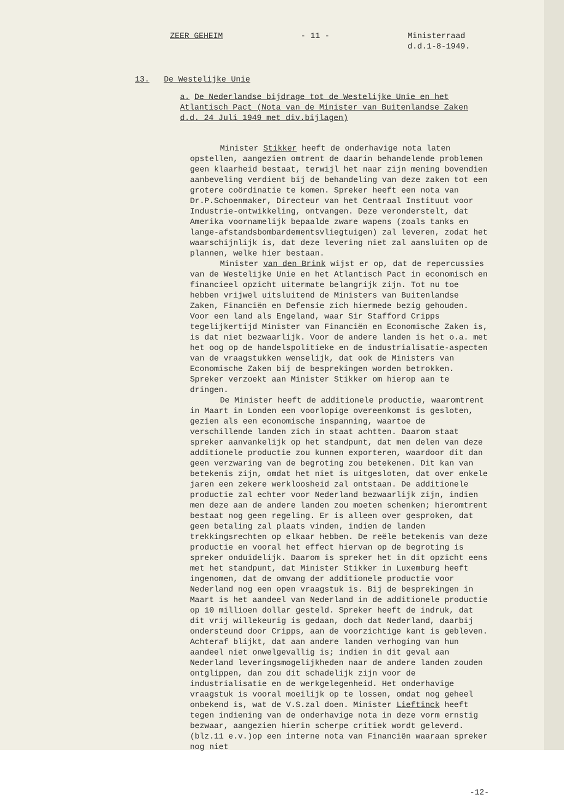ZEER GEHEIM
- 11 -
Ministerraad d.d.1-8-1949.
13. De Westelijke Unie
a. De Nederlandse bijdrage tot de Westelijke Unie en het Atlantisch Pact (Nota van de Minister van Buitenlandse Zaken d.d. 24 Juli 1949 met div.bijlagen)
Minister Stikker heeft de onderhavige nota laten opstellen, aangezien omtrent de daarin behandelende problemen geen klaarheid bestaat, terwijl het naar zijn mening bovendien aanbeveling verdient bij de behandeling van deze zaken tot een grotere coördinatie te komen. Spreker heeft een nota van Dr.P.Schoenmaker, Directeur van het Centraal Instituut voor Industrie-ontwikkeling, ontvangen. Deze veronderstelt, dat Amerika voornamelijk bepaalde zware wapens (zoals tanks en lange-afstandsbombardementsvliegtuigen) zal leveren, zodat het waarschijnlijk is, dat deze levering niet zal aansluiten op de plannen, welke hier bestaan.
Minister van den Brink wijst er op, dat de repercussies van de Westelijke Unie en het Atlantisch Pact in economisch en financieel opzicht uitermate belangrijk zijn. Tot nu toe hebben vrijwel uitsluitend de Ministers van Buitenlandse Zaken, Financiën en Defensie zich hiermede bezig gehouden. Voor een land als Engeland, waar Sir Stafford Cripps tegelijkertijd Minister van Financiën en Economische Zaken is, is dat niet bezwaarlijk. Voor de andere landen is het o.a. met het oog op de handelspolitieke en de industrialisatie-aspecten van de vraagstukken wenselijk, dat ook de Ministers van Economische Zaken bij de besprekingen worden betrokken. Spreker verzoekt aan Minister Stikker om hierop aan te dringen.
De Minister heeft de additionele productie, waaromtrent in Maart in Londen een voorlopige overeenkomst is gesloten, gezien als een economische inspanning, waartoe de verschillende landen zich in staat achtten. Daarom staat spreker aanvankelijk op het standpunt, dat men delen van deze additionele productie zou kunnen exporteren, waardoor dit dan geen verzwaring van de begroting zou betekenen. Dit kan van betekenis zijn, omdat het niet is uitgesloten, dat over enkele jaren een zekere werkloosheid zal ontstaan. De additionele productie zal echter voor Nederland bezwaarlijk zijn, indien men deze aan de andere landen zou moeten schenken; hieromtrent bestaat nog geen regeling. Er is alleen over gesproken, dat geen betaling zal plaats vinden, indien de landen trekkingsrechten op elkaar hebben. De reële betekenis van deze productie en vooral het effect hiervan op de begroting is spreker onduidelijk. Daarom is spreker het in dit opzicht eens met het standpunt, dat Minister Stikker in Luxemburg heeft ingenomen, dat de omvang der additionele productie voor Nederland nog een open vraagstuk is. Bij de besprekingen in Maart is het aandeel van Nederland in de additionele productie op 10 millioen dollar gesteld. Spreker heeft de indruk, dat dit vrij willekeurig is gedaan, doch dat Nederland, daarbij ondersteund door Cripps, aan de voorzichtige kant is gebleven. Achteraf blijkt, dat aan andere landen verhoging van hun aandeel niet onwelgevallig is; indien in dit geval aan Nederland leveringsmogelijkheden naar de andere landen zouden ontglippen, dan zou dit schadelijk zijn voor de industrialisatie en de werkgelegenheid. Het onderhavige vraagstuk is vooral moeilijk op te lossen, omdat nog geheel onbekend is, wat de V.S.zal doen. Minister Lieftinck heeft tegen indiening van de onderhavige nota in deze vorm ernstig bezwaar, aangezien hierin scherpe critiek wordt geleverd. (blz.11 e.v.)op een interne nota van Financiën waaraan spreker nog niet
-12-